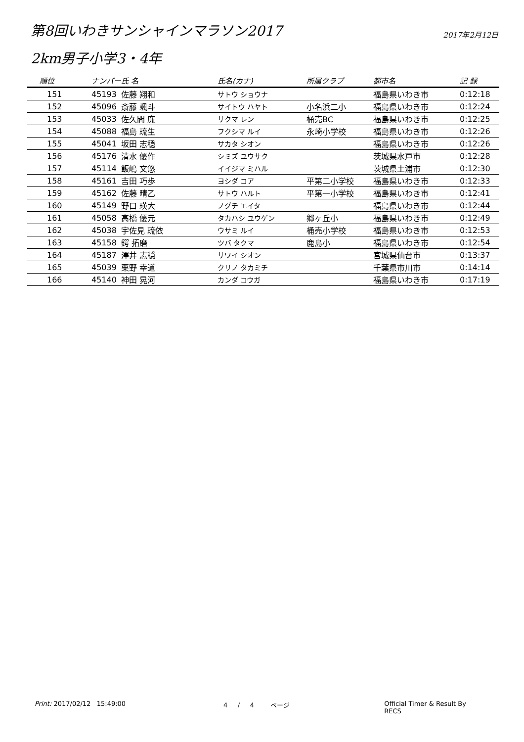第8回いわきサンシャインマラソン2017
2017年2月12日
2km男子小学3・4年
| 順位 | ナンバー | 氏 名 | 氏名(カナ) | 所属クラブ | 都市名 | 記 録 |
| --- | --- | --- | --- | --- | --- | --- |
| 151 | 45193 | 佐藤 翔和 | サトウ ショウナ | | 福島県いわき市 | 0:12:18 |
| 152 | 45096 | 斎藤 颯斗 | サイトウ ハヤト | 小名浜二小 | 福島県いわき市 | 0:12:24 |
| 153 | 45033 | 佐久間 廉 | サクマ レン | 桶売BC | 福島県いわき市 | 0:12:25 |
| 154 | 45088 | 福島 琉生 | フクシマ ルイ | 永崎小学校 | 福島県いわき市 | 0:12:26 |
| 155 | 45041 | 坂田 志穏 | サカタ シオン | | 福島県いわき市 | 0:12:26 |
| 156 | 45176 | 清水 優作 | シミズ ユウサク | | 茨城県水戸市 | 0:12:28 |
| 157 | 45114 | 飯嶋 文悠 | イイジマ ミハル | | 茨城県土浦市 | 0:12:30 |
| 158 | 45161 | 吉田 巧歩 | ヨシダ コア | 平第二小学校 | 福島県いわき市 | 0:12:33 |
| 159 | 45162 | 佐藤 晴乙 | サトウ ハルト | 平第一小学校 | 福島県いわき市 | 0:12:41 |
| 160 | 45149 | 野口 瑛大 | ノグチ エイタ | | 福島県いわき市 | 0:12:44 |
| 161 | 45058 | 高橋 優元 | タカハシ ユウゲン | 郷ヶ丘小 | 福島県いわき市 | 0:12:49 |
| 162 | 45038 | 宇佐見 琉依 | ウサミ ルイ | 桶売小学校 | 福島県いわき市 | 0:12:53 |
| 163 | 45158 | 鍔 拓磨 | ツバ タクマ | 鹿島小 | 福島県いわき市 | 0:12:54 |
| 164 | 45187 | 澤井 志穏 | サワイ シオン | | 宮城県仙台市 | 0:13:37 |
| 165 | 45039 | 栗野 幸道 | クリノ タカミチ | | 千葉県市川市 | 0:14:14 |
| 166 | 45140 | 神田 晃河 | カンダ コウガ | | 福島県いわき市 | 0:17:19 |
Print: 2017/02/12 15:49:00 4 / 4 ページ Official Timer & Result By RECS